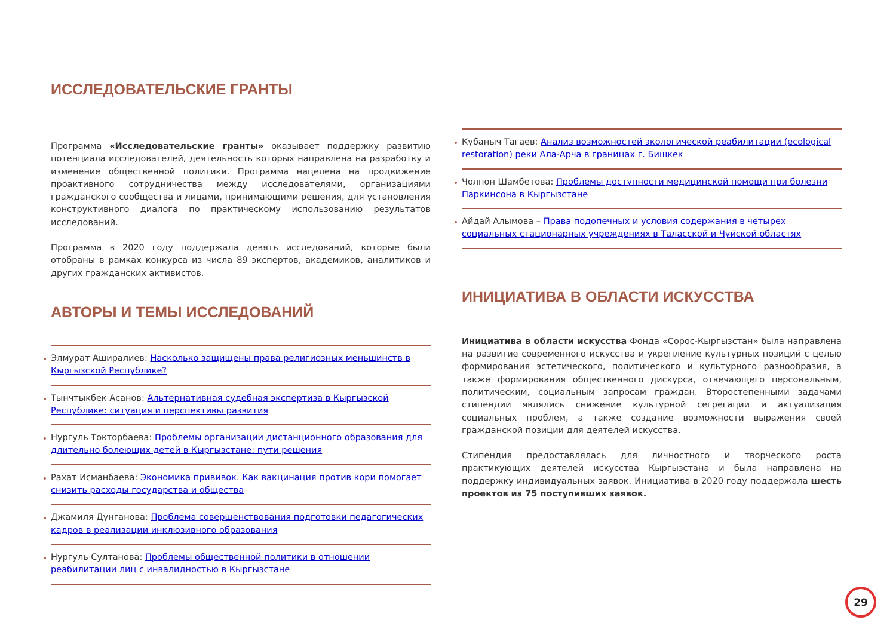ИССЛЕДОВАТЕЛЬСКИЕ ГРАНТЫ
Программа «Исследовательские гранты» оказывает поддержку развитию потенциала исследователей, деятельность которых направлена на разработку и изменение общественной политики. Программа нацелена на продвижение проактивного сотрудничества между исследователями, организациями гражданского сообщества и лицами, принимающими решения, для установления конструктивного диалога по практическому использованию результатов исследований.
Программа в 2020 году поддержала девять исследований, которые были отобраны в рамках конкурса из числа 89 экспертов, академиков, аналитиков и других гражданских активистов.
АВТОРЫ И ТЕМЫ ИССЛЕДОВАНИЙ
Элмурат Аширалиев: Насколько защищены права религиозных меньшинств в Кыргызской Республике?
Тынчтыкбек Асанов: Альтернативная судебная экспертиза в Кыргызской Республике: ситуация и перспективы развития
Нургуль Токторбаева: Проблемы организации дистанционного образования для длительно болеющих детей в Кыргызстане: пути решения
Рахат Исманбаева: Экономика прививок. Как вакцинация против кори помогает снизить расходы государства и общества
Джамиля Дунганова: Проблема совершенствования подготовки педагогических кадров в реализации инклюзивного образования
Нургуль Султанова: Проблемы общественной политики в отношении реабилитации лиц с инвалидностью в Кыргызстане
Кубаныч Тагаев: Анализ возможностей экологической реабилитации (ecological restoration) реки Ала-Арча в границах г. Бишкек
Чолпон Шамбетова: Проблемы доступности медицинской помощи при болезни Паркинсона в Кыргызстане
Айдай Алымова – Права подопечных и условия содержания в четырех социальных стационарных учреждениях в Таласской и Чуйской областях
ИНИЦИАТИВА В ОБЛАСТИ ИСКУССТВА
Инициатива в области искусства Фонда «Сорос-Кыргызстан» была направлена на развитие современного искусства и укрепление культурных позиций с целью формирования эстетического, политического и культурного разнообразия, а также формирования общественного дискурса, отвечающего персональным, политическим, социальным запросам граждан. Второстепенными задачами стипендии являлись снижение культурной сегрегации и актуализация социальных проблем, а также создание возможности выражения своей гражданской позиции для деятелей искусства.
Стипендия предоставлялась для личностного и творческого роста практикующих деятелей искусства Кыргызстана и была направлена на поддержку индивидуальных заявок. Инициатива в 2020 году поддержала шесть проектов из 75 поступивших заявок.
29